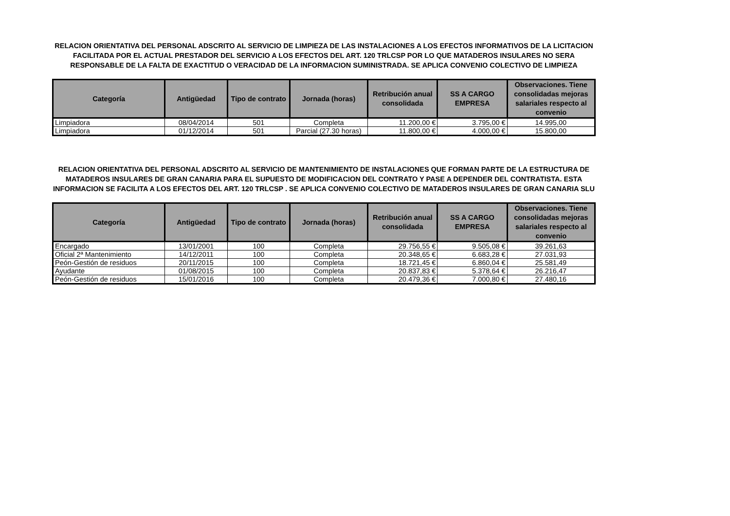RELACION ORIENTATIVA DEL PERSONAL ADSCRITO AL SERVICIO DE LIMPIEZA DE LAS INSTALACIONES A LOS EFECTOS INFORMATIVOS DE LA LICITACION FACILITADA POR EL ACTUAL PRESTADOR DEL SERVICIO A LOS EFECTOS DEL ART. 120 TRLCSP POR LO QUE MATADEROS INSULARES NO SERA RESPONSABLE DE LA FALTA DE EXACTITUD O VERACIDAD DE LA INFORMACION SUMINISTRADA. SE APLICA CONVENIO COLECTIVO DE LIMPIEZA
| Categoría | Antigüedad | Tipo de contrato | Jornada (horas) | Retribución anual consolidada | SS A CARGO EMPRESA | Observaciones. Tiene consolidadas mejoras salariales respecto al convenio |
| --- | --- | --- | --- | --- | --- | --- |
| Limpiadora | 08/04/2014 | 501 | Completa | 11.200,00 € | 3.795,00 € | 14.995,00 |
| Limpiadora | 01/12/2014 | 501 | Parcial (27.30 horas) | 11.800,00 € | 4.000,00 € | 15.800,00 |
RELACION ORIENTATIVA DEL PERSONAL ADSCRITO AL SERVICIO DE MANTENIMIENTO DE INSTALACIONES QUE FORMAN PARTE DE LA ESTRUCTURA DE MATADEROS INSULARES DE GRAN CANARIA PARA EL SUPUESTO DE MODIFICACION DEL CONTRATO Y PASE A DEPENDER DEL CONTRATISTA. ESTA INFORMACION SE FACILITA A LOS EFECTOS DEL ART. 120 TRLCSP . SE APLICA CONVENIO COLECTIVO DE MATADEROS INSULARES DE GRAN CANARIA SLU
| Categoría | Antigüedad | Tipo de contrato | Jornada (horas) | Retribución anual consolidada | SS A CARGO EMPRESA | Observaciones. Tiene consolidadas mejoras salariales respecto al convenio |
| --- | --- | --- | --- | --- | --- | --- |
| Encargado | 13/01/2001 | 100 | Completa | 29.756,55 € | 9.505,08 € | 39.261,63 |
| Oficial 2ª Mantenimiento | 14/12/2011 | 100 | Completa | 20.348,65 € | 6.683,28 € | 27.031,93 |
| Peón-Gestión de residuos | 20/11/2015 | 100 | Completa | 18.721,45 € | 6.860,04 € | 25.581,49 |
| Ayudante | 01/08/2015 | 100 | Completa | 20.837,83 € | 5.378,64 € | 26.216,47 |
| Peón-Gestión de residuos | 15/01/2016 | 100 | Completa | 20.479,36 € | 7.000,80 € | 27.480,16 |